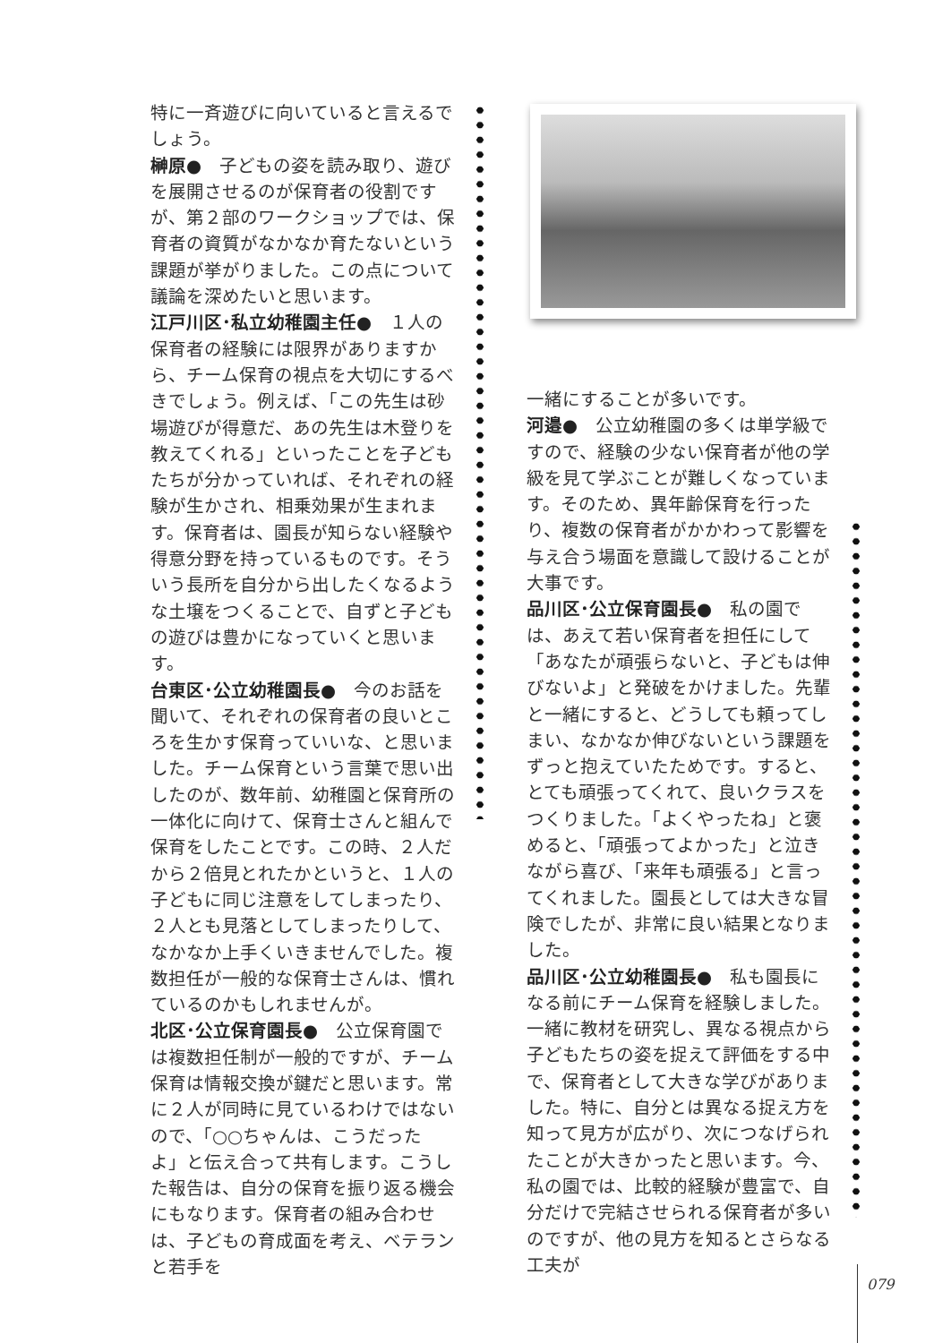特に一斉遊びに向いていると言えるでしょう。
榊原●　子どもの姿を読み取り、遊びを展開させるのが保育者の役割ですが、第２部のワークショップでは、保育者の資質がなかなか育たないという課題が挙がりました。この点について議論を深めたいと思います。
江戸川区･私立幼稚園主任●　１人の保育者の経験には限界がありますから、チーム保育の視点を大切にするべきでしょう。例えば、「この先生は砂場遊びが得意だ、あの先生は木登りを教えてくれる」といったことを子どもたちが分かっていれば、それぞれの経験が生かされ、相乗効果が生まれます。保育者は、園長が知らない経験や得意分野を持っているものです。そういう長所を自分から出したくなるような土壌をつくることで、自ずと子どもの遊びは豊かになっていくと思います。
台東区･公立幼稚園長●　今のお話を聞いて、それぞれの保育者の良いところを生かす保育っていいな、と思いました。チーム保育という言葉で思い出したのが、数年前、幼稚園と保育所の一体化に向けて、保育士さんと組んで保育をしたことです。この時、２人だから２倍見とれたかというと、１人の子どもに同じ注意をしてしまったり、２人とも見落としてしまったりして、なかなか上手くいきませんでした。複数担任が一般的な保育士さんは、慣れているのかもしれませんが。
北区･公立保育園長●　公立保育園では複数担任制が一般的ですが、チーム保育は情報交換が鍵だと思います。常に２人が同時に見ているわけではないので、「○○ちゃんは、こうだったよ」と伝え合って共有します。こうした報告は、自分の保育を振り返る機会にもなります。保育者の組み合わせは、子どもの育成面を考え、ベテランと若手を
一緒にすることが多いです。
河邉●　公立幼稚園の多くは単学級ですので、経験の少ない保育者が他の学級を見て学ぶことが難しくなっています。そのため、異年齢保育を行ったり、複数の保育者がかかわって影響を与え合う場面を意識して設けることが大事です。
品川区･公立保育園長●　私の園では、あえて若い保育者を担任にして「あなたが頑張らないと、子どもは伸びないよ」と発破をかけました。先輩と一緒にすると、どうしても頼ってしまい、なかなか伸びないという課題をずっと抱えていたためです。すると、とても頑張ってくれて、良いクラスをつくりました。「よくやったね」と褒めると、「頑張ってよかった」と泣きながら喜び、「来年も頑張る」と言ってくれました。園長としては大きな冒険でしたが、非常に良い結果となりました。
品川区･公立幼稚園長●　私も園長になる前にチーム保育を経験しました。一緒に教材を研究し、異なる視点から子どもたちの姿を捉えて評価をする中で、保育者として大きな学びがありました。特に、自分とは異なる捉え方を知って見方が広がり、次につなげられたことが大きかったと思います。今、私の園では、比較的経験が豊富で、自分だけで完結させられる保育者が多いのですが、他の見方を知るとさらなる工夫が
079